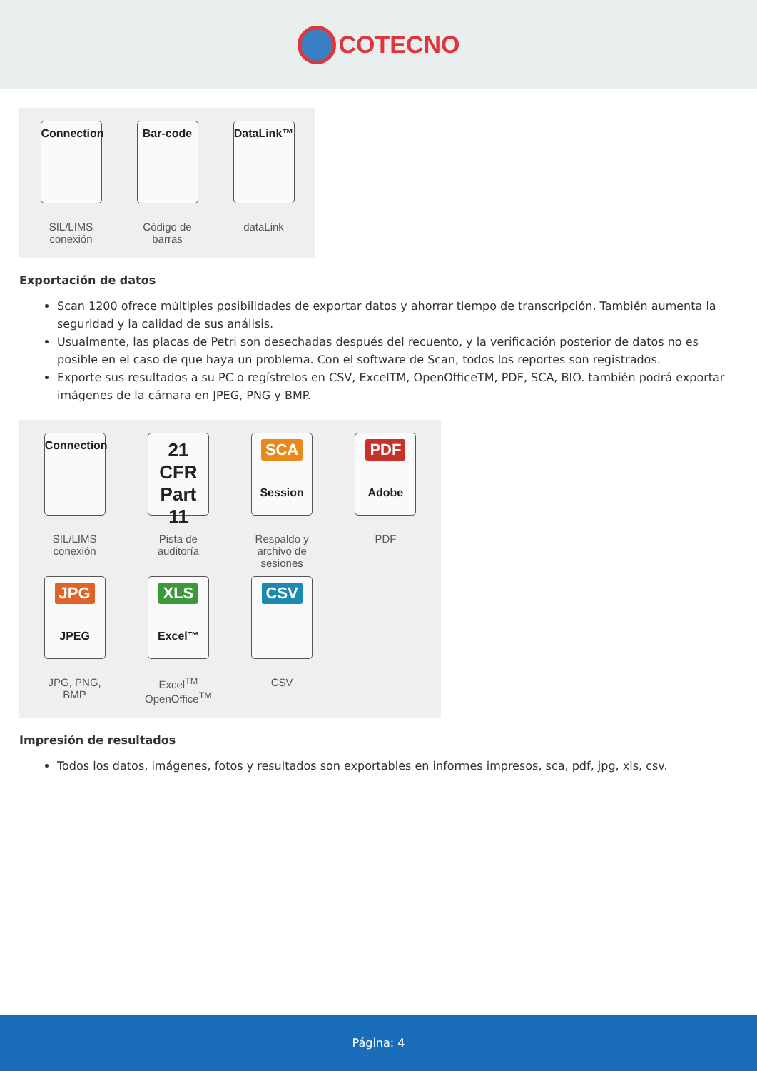COTECNO
Connection
SIL/LIMS
conexión
Bar-code
Código de
barras
DataLink™
dataLink
Exportación de datos
Scan 1200 ofrece múltiples posibilidades de exportar datos y ahorrar tiempo de transcripción. También aumenta la seguridad y la calidad de sus análisis.
Usualmente, las placas de Petri son desechadas después del recuento, y la verificación posterior de datos no es posible en el caso de que haya un problema. Con el software de Scan, todos los reportes son registrados.
Exporte sus resultados a su PC o regístrelos en CSV, ExcelTM, OpenOfficeTM, PDF, SCA, BIO. también podrá exportar imágenes de la cámara en JPEG, PNG y BMP.
Connection
SIL/LIMS
conexión
21 CFR
Part 11
Pista de
auditoría
SCA
Session
Respaldo y
archivo de
sesiones
PDF
Adobe
PDF
JPG
JPEG
JPG, PNG,
BMP
XLS
Excel™
Excel<sup>TM</sup>
OpenOffice<sup>TM</sup>
CSV
CSV
Impresión de resultados
Todos los datos, imágenes, fotos y resultados son exportables en informes impresos, sca, pdf, jpg, xls, csv.
Página: 4